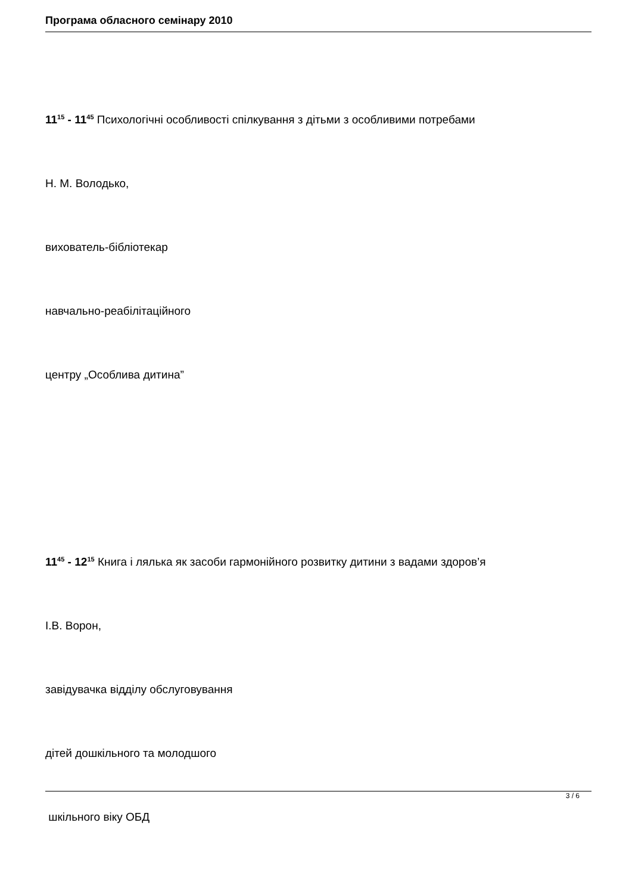Програма обласного семінару 2010
11<sup>15</sup> - 11<sup>45</sup> Психологічні особливості спілкування з дітьми з особливими потребами
Н. М. Володько,
вихователь-бібліотекар
навчально-реабілітаційного
центру „Особлива дитина”
11<sup>45</sup> - 12<sup>15</sup> Книга і лялька як засоби гармонійного розвитку дитини з вадами здоров’я
І.В. Ворон,
завідувачка відділу обслуговування
дітей дошкільного та молодшого
шкільного віку ОБД
3 / 6